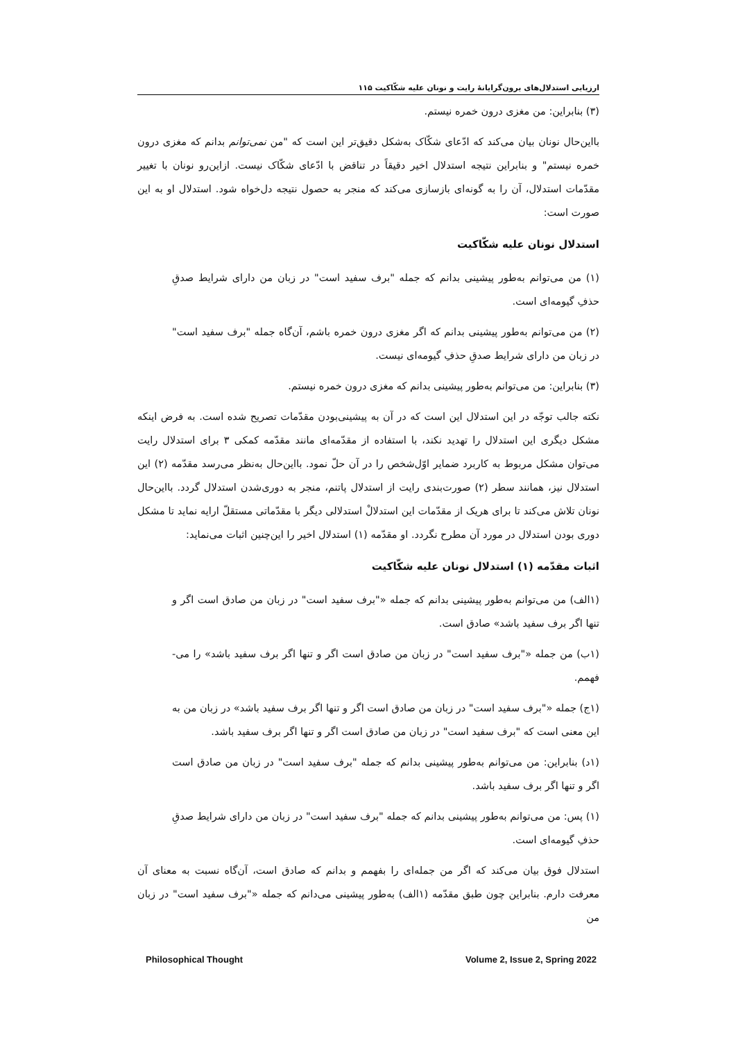ارزیابی استدلال‌های برون‌گرایانهٔ رایت و نونان علیه شکّاکیت ۱۱۵
(۳) بنابراین: من مغزی درون خمره نیستم.
بااین‌حال نونان بیان می‌کند که ادّعای شکّاک به‌شکل دقیق‌تر این است که "من نمی‌توانم بدانم که مغزی درون خمره نیستم" و بنابراین نتیجه استدلال اخیر دقیقاً در تناقض با ادّعای شکّاک نیست. ازاین‌رو نونان با تغییر مقدّمات استدلال، آن را به گونه‌ای بازسازی می‌کند که منجر به حصول نتیجه دل‌خواه شود. استدلال او به این صورت است:
استدلال نونان علیه شکّاکیت
(۱) من می‌توانم به‌طور پیشینی بدانم که جمله "برف سفید است" در زبان من دارای شرایط صدقِ حذفِ گیومه‌ای است.
(۲) من می‌توانم به‌طور پیشینی بدانم که اگر مغزی درون خمره باشم، آن‌گاه جمله "برف سفید است" در زبان من دارای شرایط صدقِ حذفِ گیومه‌ای نیست.
(۳) بنابراین: من می‌توانم به‌طور پیشینی بدانم که مغزی درون خمره نیستم.
نکته جالب توجّه در این استدلال این است که در آن به پیشینی‌بودن مقدّمات تصریح شده است. به فرض اینکه مشکل دیگری این استدلال را تهدید نکند، با استفاده از مقدّمه‌ای مانند مقدّمه کمکی ۳ برای استدلال رایت می‌توان مشکل مربوط به کاربرد ضمایر اوّل‌شخص را در آن حلّ نمود. بااین‌حال به‌نظر می‌رسد مقدّمه (۲) این استدلال نیز، همانند سطر (۲) صورت‌بندی رایت از استدلال پاتنم، منجر به دوری‌شدن استدلال گردد. بااین‌حال نونان تلاش می‌کند تا برای هریک از مقدّمات این استدلالْ استدلالی دیگر با مقدّماتی مستقلّ ارایه نماید تا مشکل دوری بودن استدلال در مورد آن مطرح نگردد. او مقدّمه (۱) استدلال اخیر را این‌چنین اثبات می‌نماید:
اثبات مقدّمه (۱) استدلال نونان علیه شکّاکیت
(۱الف) من می‌توانم به‌طور پیشینی بدانم که جمله «"برف سفید است" در زبان من صادق است اگر و تنها اگر برف سفید باشد» صادق است.
(۱ب) من جمله «"برف سفید است" در زبان من صادق است اگر و تنها اگر برف سفید باشد» را می-فهمم.
(۱ج) جمله «"برف سفید است" در زبان من صادق است اگر و تنها اگر برف سفید باشد» در زبان من به این معنی است که "برف سفید است" در زبان من صادق است اگر و تنها اگر برف سفید باشد.
(۱د) بنابراین: من می‌توانم به‌طور پیشینی بدانم که جمله "برف سفید است" در زبان من صادق است اگر و تنها اگر برف سفید باشد.
(۱) پس: من می‌توانم به‌طور پیشینی بدانم که جمله "برف سفید است" در زبان من دارای شرایط صدقِ حذفِ گیومه‌ای است.
استدلال فوق بیان می‌کند که اگر من جمله‌ای را بفهمم و بدانم که صادق است، آن‌گاه نسبت به معنای آن معرفت دارم. بنابراین چون طبق مقدّمه (۱الف) به‌طور پیشینی می‌دانم که جمله «"برف سفید است" در زبان من
Philosophical Thought Volume 2, Issue 2, Spring 2022